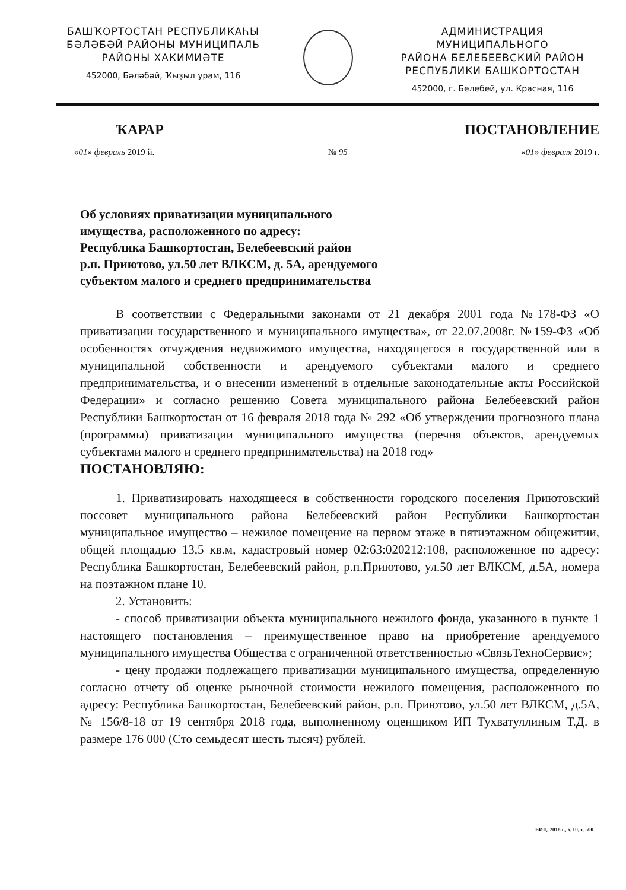БАШҠОРТОСТАН РЕСПУБЛИКАҺЫ
БӘЛӘБӘЙ РАЙОНЫ МУНИЦИПАЛЬ
РАЙОНЫ ХАКИМИӘТЕ
452000, Бәләбәй, Ҡыҙыл урам, 116
АДМИНИСТРАЦИЯ МУНИЦИПАЛЬНОГО
РАЙОНА БЕЛЕБЕЕВСКИЙ РАЙОН
РЕСПУБЛИКИ БАШКОРТОСТАН
452000, г. Белебей, ул. Красная, 116
ҠАРАР ПОСТАНОВЛЕНИЕ
«01» февраль 2019 й. № 95 «01» февраля 2019 г.
Об условиях приватизации муниципального
имущества, расположенного по адресу:
Республика Башкортостан, Белебеевский район
р.п. Приютово, ул.50 лет ВЛКСМ, д. 5А, арендуемого
субъектом малого и среднего предпринимательства
В соответствии с Федеральными законами от 21 декабря 2001 года №178-ФЗ «О приватизации государственного и муниципального имущества», от 22.07.2008г. №159-ФЗ «Об особенностях отчуждения недвижимого имущества, находящегося в государственной или в муниципальной собственности и арендуемого субъектами малого и среднего предпринимательства, и о внесении изменений в отдельные законодательные акты Российской Федерации» и согласно решению Совета муниципального района Белебеевский район Республики Башкортостан от 16 февраля 2018 года № 292 «Об утверждении прогнозного плана (программы) приватизации муниципального имущества (перечня объектов, арендуемых субъектами малого и среднего предпринимательства) на 2018 год»
ПОСТАНОВЛЯЮ:
1. Приватизировать находящееся в собственности городского поселения Приютовский поссовет муниципального района Белебеевский район Республики Башкортостан муниципальное имущество – нежилое помещение на первом этаже в пятиэтажном общежитии, общей площадью 13,5 кв.м, кадастровый номер 02:63:020212:108, расположенное по адресу: Республика Башкортостан, Белебеевский район, р.п.Приютово, ул.50 лет ВЛКСМ, д.5А, номера на поэтажном плане 10.
2. Установить:
- способ приватизации объекта муниципального нежилого фонда, указанного в пункте 1 настоящего постановления – преимущественное право на приобретение арендуемого муниципального имущества Общества с ограниченной ответственностью «СвязьТехноСервис»;
- цену продажи подлежащего приватизации муниципального имущества, определенную согласно отчету об оценке рыночной стоимости нежилого помещения, расположенного по адресу: Республика Башкортостан, Белебеевский район, р.п. Приютово, ул.50 лет ВЛКСМ, д.5А, № 156/8-18 от 19 сентября 2018 года, выполненному оценщиком ИП Тухватуллиным Т.Д. в размере 176 000 (Сто семьдесят шесть тысяч) рублей.
БИЦ, 2018 г., з. 10, т. 500